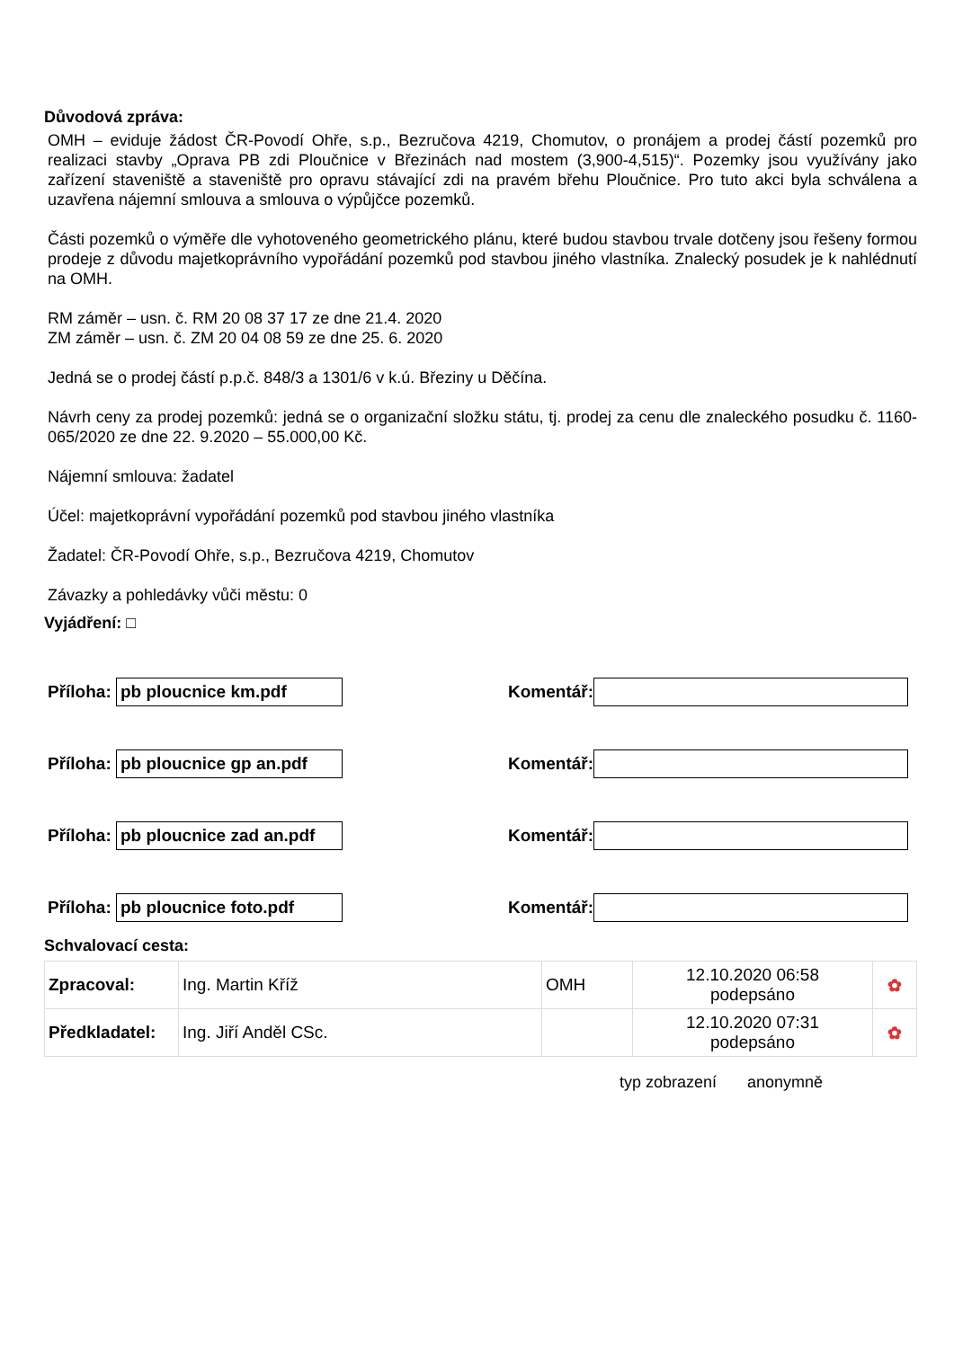Důvodová zpráva:
OMH – eviduje žádost ČR-Povodí Ohře, s.p., Bezručova 4219, Chomutov, o pronájem a prodej částí pozemků pro realizaci stavby „Oprava PB zdi Ploučnice v Březinách nad mostem (3,900-4,515)“. Pozemky jsou využívány jako zařízení staveniště a staveniště pro opravu stávající zdi na pravém břehu Ploučnice. Pro tuto akci byla schválena a uzavřena nájemní smlouva a smlouva o výpůjčce pozemků.
Části pozemků o výměře dle vyhotoveného geometrického plánu, které budou stavbou trvale dotčeny jsou řešeny formou prodeje z důvodu majetkoprávního vypořádání pozemků pod stavbou jiného vlastníka. Znalecký posudek je k nahlédnutí na OMH.
RM záměr – usn. č. RM 20 08 37 17 ze dne 21.4. 2020
ZM záměr – usn. č. ZM 20 04 08 59 ze dne 25. 6. 2020
Jedná se o prodej částí p.p.č. 848/3 a 1301/6 v k.ú. Březiny u Děčína.
Návrh ceny za prodej pozemků: jedná se o organizační složku státu, tj. prodej za cenu dle znaleckého posudku č. 1160-065/2020 ze dne 22. 9.2020 – 55.000,00 Kč.
Nájemní smlouva: žadatel
Účel: majetkoprávní vypořádání pozemků pod stavbou jiného vlastníka
Žadatel: ČR-Povodí Ohře, s.p., Bezručova 4219, Chomutov
Závazky a pohledávky vůči městu: 0
Vyjádření: □
Příloha: pb ploucnice km.pdf Komentář:
Příloha: pb ploucnice gp an.pdf Komentář:
Příloha: pb ploucnice zad an.pdf Komentář:
Příloha: pb ploucnice foto.pdf Komentář:
Schvalovací cesta:
| Zpracoval: | Ing. Martin Kříž | OMH | 12.10.2020 06:58 podepsáno | ✿ |
| Předkladatel: | Ing. Jiří Anděl CSc. | | 12.10.2020 07:31 podepsáno | ✿ |
typ zobrazení anonymně